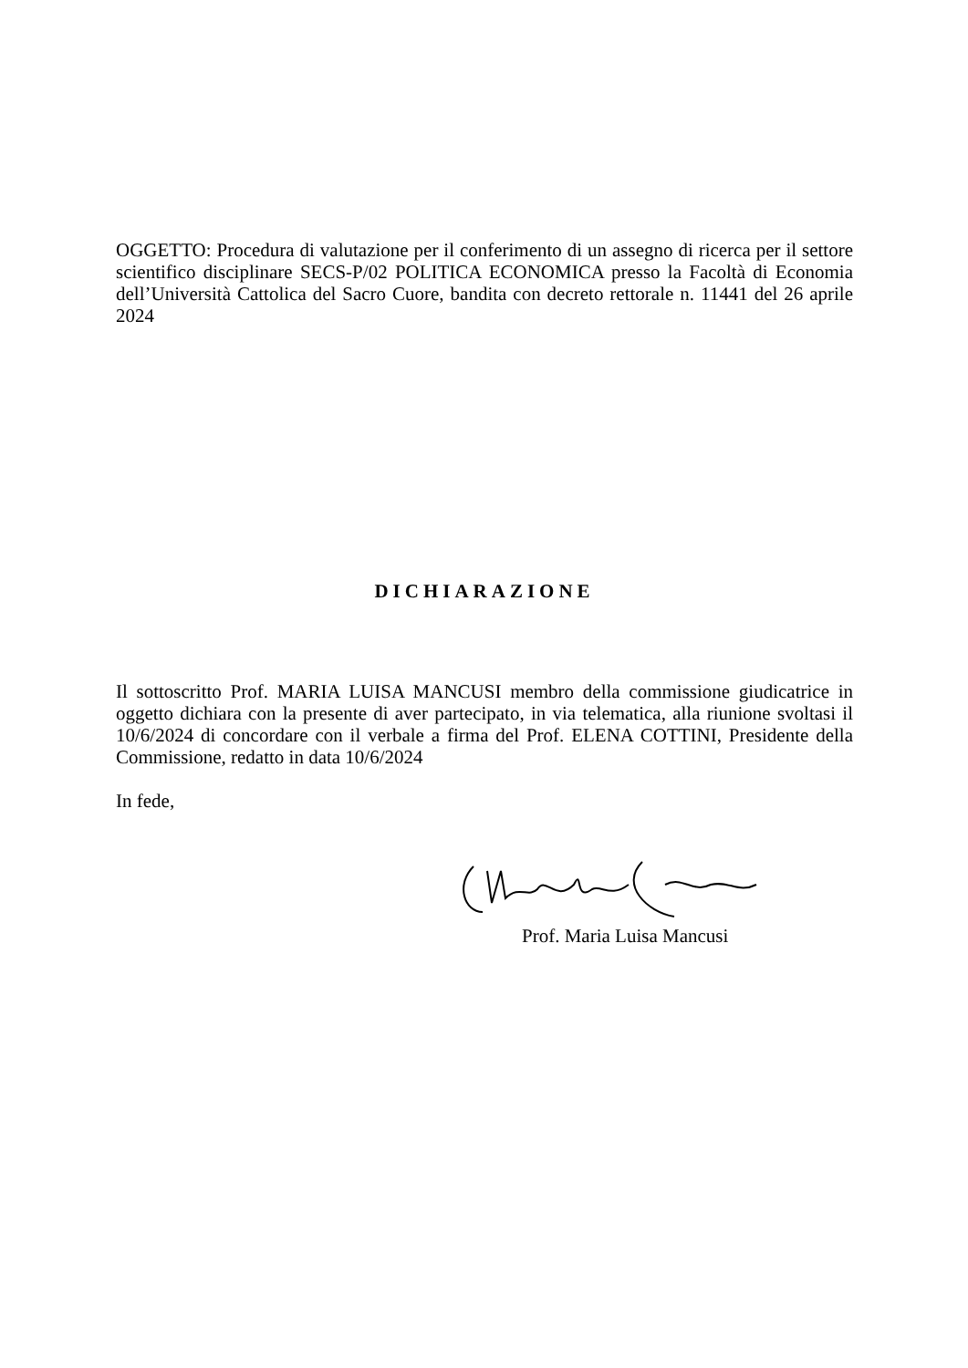OGGETTO: Procedura di valutazione per il conferimento di un assegno di ricerca per il settore scientifico disciplinare SECS-P/02 POLITICA ECONOMICA presso la Facoltà di Economia dell’Università Cattolica del Sacro Cuore, bandita con decreto rettorale n. 11441 del 26 aprile 2024
DICHIARAZIONE
Il sottoscritto Prof. MARIA LUISA MANCUSI membro della commissione giudicatrice in oggetto dichiara con la presente di aver partecipato, in via telematica, alla riunione svoltasi il 10/6/2024 di concordare con il verbale a firma del Prof. ELENA COTTINI, Presidente della Commissione, redatto in data 10/6/2024
In fede,
Prof. Maria Luisa Mancusi